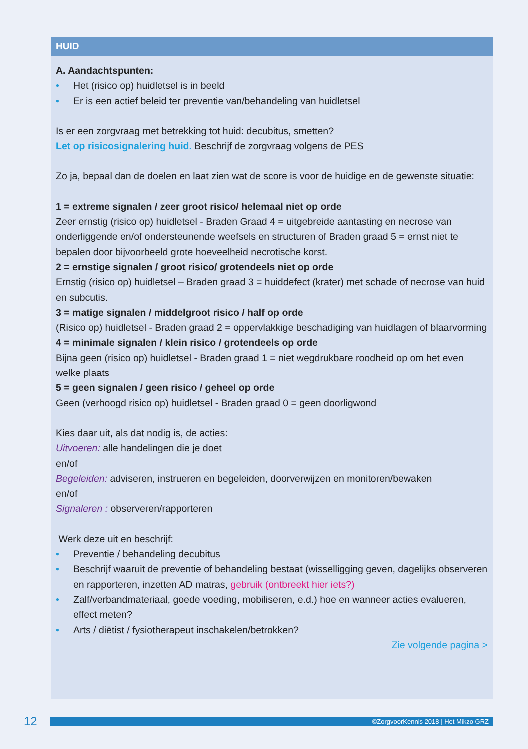HUID
A. Aandachtspunten:
Het (risico op) huidletsel is in beeld
Er is een actief beleid ter preventie van/behandeling van huidletsel
Is er een zorgvraag met betrekking tot huid: decubitus, smetten?
Let op risicosignalering huid. Beschrijf de zorgvraag volgens de PES
Zo ja, bepaal dan de doelen en laat zien wat de score is voor de huidige en de gewenste situatie:
1 = extreme signalen / zeer groot risico/ helemaal niet op orde
Zeer ernstig (risico op) huidletsel - Braden Graad 4 = uitgebreide aantasting en necrose van onderliggende en/of ondersteunende weefsels en structuren of Braden graad 5 = ernst niet te bepalen door bijvoorbeeld grote hoeveelheid necrotische korst.
2 = ernstige signalen / groot risico/ grotendeels niet op orde
Ernstig (risico op) huidletsel – Braden graad 3 = huiddefect (krater) met schade of necrose van huid en subcutis.
3 = matige signalen / middelgroot risico / half op orde
(Risico op) huidletsel - Braden graad 2 = oppervlakkige beschadiging van huidlagen of blaarvorming
4 = minimale signalen / klein risico / grotendeels op orde
Bijna geen (risico op) huidletsel - Braden graad 1 = niet wegdrukbare roodheid op om het even welke plaats
5 = geen signalen / geen risico / geheel op orde
Geen (verhoogd risico op) huidletsel - Braden graad 0 = geen doorligwond
Kies daar uit, als dat nodig is, de acties:
Uitvoeren: alle handelingen die je doet
en/of
Begeleiden: adviseren, instrueren en begeleiden, doorverwijzen en monitoren/bewaken
en/of
Signaleren : observeren/rapporteren
Werk deze uit en beschrijf:
Preventie / behandeling decubitus
Beschrijf waaruit de preventie of behandeling bestaat (wisselligging geven, dagelijks observeren en rapporteren, inzetten AD matras, gebruik (ontbreekt hier iets?)
Zalf/verbandmateriaal, goede voeding, mobiliseren, e.d.) hoe en wanneer acties evalueren, effect meten?
Arts / diëtist / fysiotherapeut inschakelen/betrokken?
Zie volgende pagina >
12
©ZorgvoorKennis 2018 | Het Mikzo GRZ